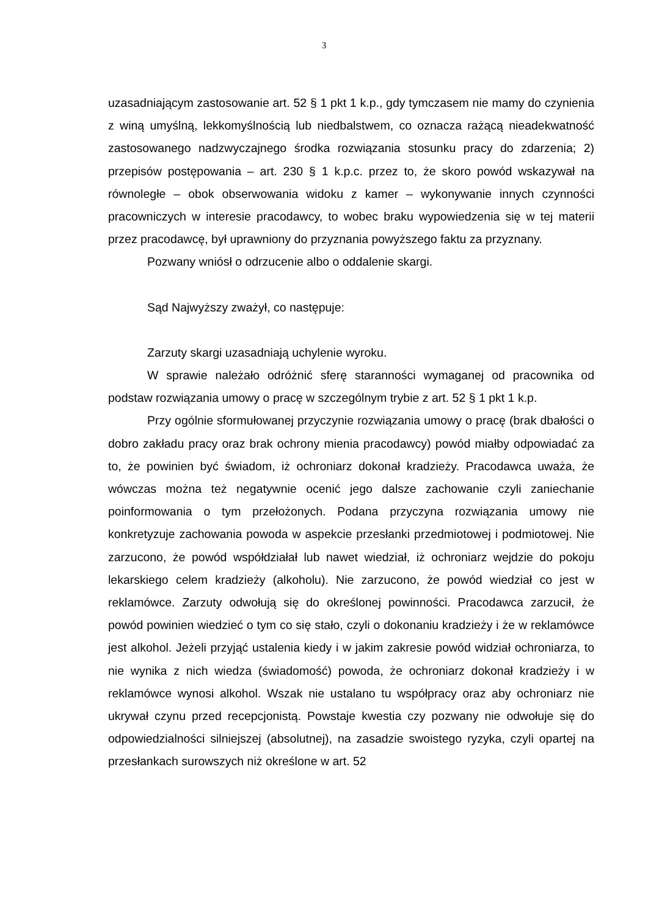3
uzasadniającym zastosowanie art. 52 § 1 pkt 1 k.p., gdy tymczasem nie mamy do czynienia z winą umyślną, lekkomyślnością lub niedbalstwem, co oznacza rażącą nieadekwatność zastosowanego nadzwyczajnego środka rozwiązania stosunku pracy do zdarzenia; 2) przepisów postępowania – art. 230 § 1 k.p.c. przez to, że skoro powód wskazywał na równoległe – obok obserwowania widoku z kamer – wykonywanie innych czynności pracowniczych w interesie pracodawcy, to wobec braku wypowiedzenia się w tej materii przez pracodawcę, był uprawniony do przyznania powyższego faktu za przyznany.
Pozwany wniósł o odrzucenie albo o oddalenie skargi.
Sąd Najwyższy zważył, co następuje:
Zarzuty skargi uzasadniają uchylenie wyroku.
W sprawie należało odróżnić sferę staranności wymaganej od pracownika od podstaw rozwiązania umowy o pracę w szczególnym trybie z art. 52 § 1 pkt 1 k.p.
Przy ogólnie sformułowanej przyczynie rozwiązania umowy o pracę (brak dbałości o dobro zakładu pracy oraz brak ochrony mienia pracodawcy) powód miałby odpowiadać za to, że powinien być świadom, iż ochroniarz dokonał kradzieży. Pracodawca uważa, że wówczas można też negatywnie ocenić jego dalsze zachowanie czyli zaniechanie poinformowania o tym przełożonych. Podana przyczyna rozwiązania umowy nie konkretyzuje zachowania powoda w aspekcie przesłanki przedmiotowej i podmiotowej. Nie zarzucono, że powód współdziałał lub nawet wiedział, iż ochroniarz wejdzie do pokoju lekarskiego celem kradzieży (alkoholu). Nie zarzucono, że powód wiedział co jest w reklamówce. Zarzuty odwołują się do określonej powinności. Pracodawca zarzucił, że powód powinien wiedzieć o tym co się stało, czyli o dokonaniu kradzieży i że w reklamówce jest alkohol. Jeżeli przyjąć ustalenia kiedy i w jakim zakresie powód widział ochroniarza, to nie wynika z nich wiedza (świadomość) powoda, że ochroniarz dokonał kradzieży i w reklamówce wynosi alkohol. Wszak nie ustalano tu współpracy oraz aby ochroniarz nie ukrywał czynu przed recepcjonistą. Powstaje kwestia czy pozwany nie odwołuje się do odpowiedzialności silniejszej (absolutnej), na zasadzie swoistego ryzyka, czyli opartej na przesłankach surowszych niż określone w art. 52